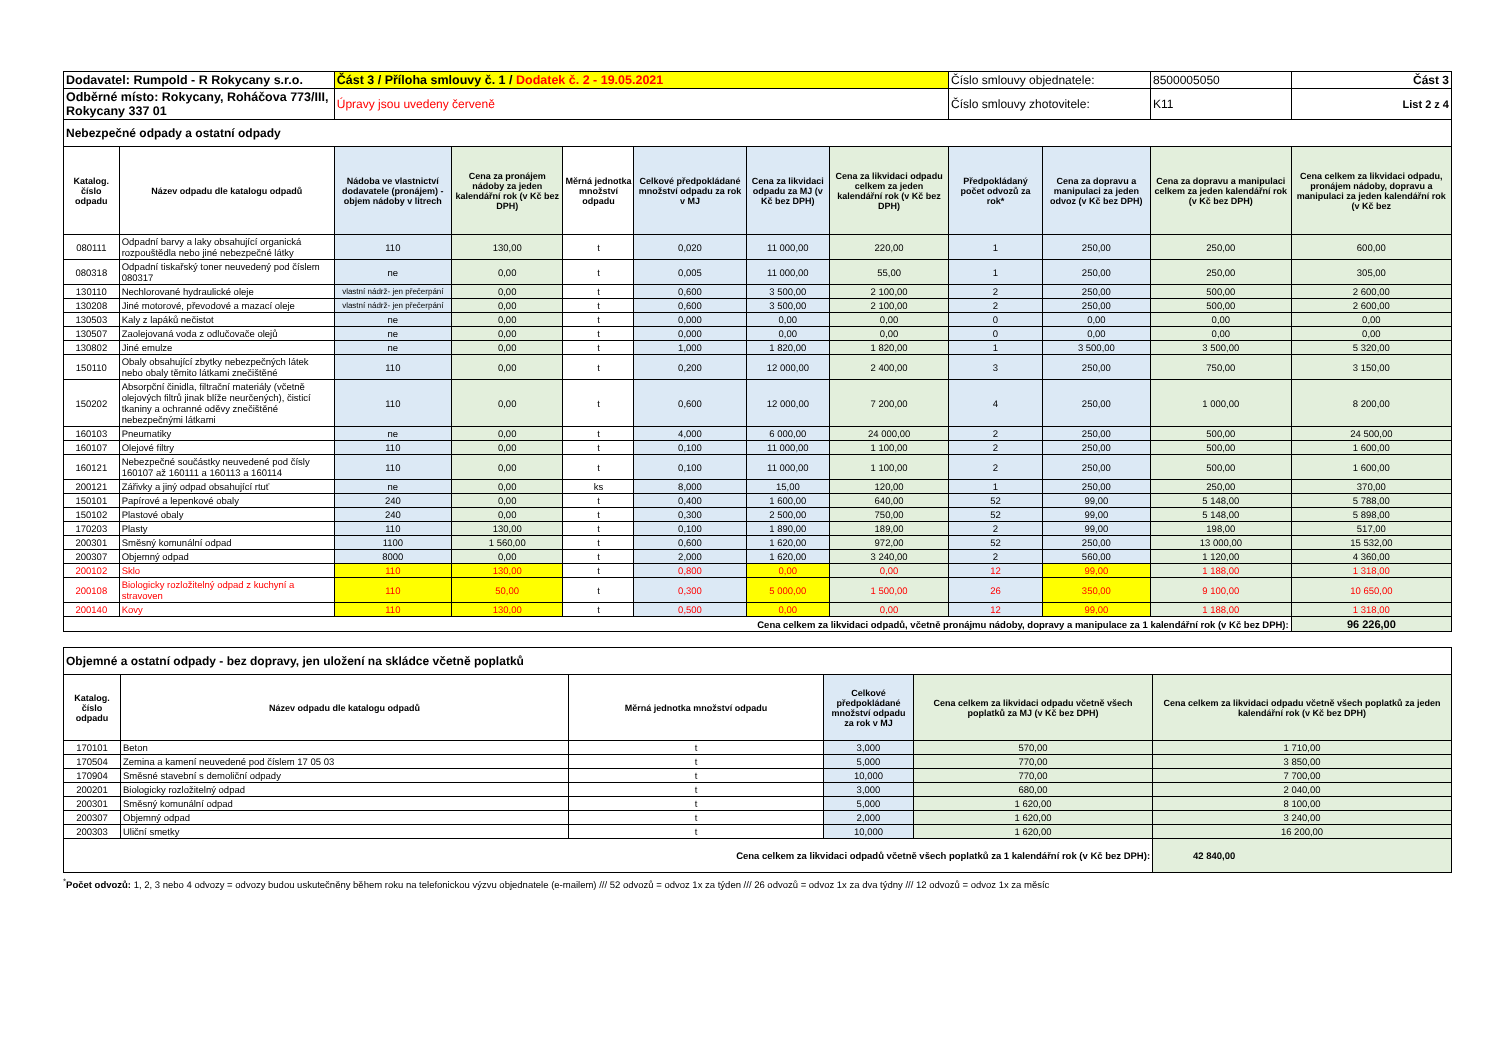| Dodavatel: Rumpold - R Rokycany s.r.o. | | Část 3 / Příloha smlouvy č. 1 / Dodatek č. 2 - 19.05.2021 | | | | | | Číslo smlouvy objednatele: | | 8500005050 | Část 3 |
| Odběrné místo: Rokycany, Roháčova 773/III, Rokycany 337 01 | | Úpravy jsou uvedeny červeně | | | | | | Číslo smlouvy zhotovitele: | | K11 | List 2 z 4 |
| Nebezpečné odpady a ostatní odpady | | | | | | | | | | | |
| Katalog. číslo odpadu | Název odpadu dle katalogu odpadů | Nádoba ve vlastnictví dodavatele (pronájem) - objem nádoby v litrech | Cena za pronájem nádoby za jeden kalendářní rok (v Kč bez DPH) | Měrná jednotka množství odpadu | Celkové předpokládané množství odpadu za rok v MJ | Cena za likvidaci odpadu za MJ (v Kč bez DPH) | Cena za likvidaci odpadu celkem za jeden kalendářní rok (v Kč bez DPH) | Předpokládaný počet odvozů za rok* | Cena za dopravu a manipulaci za jeden odvoz (v Kč bez DPH) | Cena za dopravu a manipulaci celkem za jeden kalendářní rok (v Kč bez DPH) | Cena celkem za likvidaci odpadu, pronájem nádoby, dopravu a manipulaci za jeden kalendářní rok (v Kč bez |
| 080111 | Odpadní barvy a laky obsahující organická rozpouštědla nebo jiné nebezpečné látky | 110 | 130,00 | t | 0,020 | 11 000,00 | 220,00 | 1 | 250,00 | 250,00 | 600,00 |
| 080318 | Odpadní tiskařský toner neuvedený pod číslem 080317 | ne | 0,00 | t | 0,005 | 11 000,00 | 55,00 | 1 | 250,00 | 250,00 | 305,00 |
| 130110 | Nechlorované hydraulické oleje | vlastní nádrž- jen přečerpání | 0,00 | t | 0,600 | 3 500,00 | 2 100,00 | 2 | 250,00 | 500,00 | 2 600,00 |
| 130208 | Jiné motorové, převodové a mazací oleje | vlastní nádrž- jen přečerpání | 0,00 | t | 0,600 | 3 500,00 | 2 100,00 | 2 | 250,00 | 500,00 | 2 600,00 |
| 130503 | Kaly z lapáků nečistot | ne | 0,00 | t | 0,000 | 0,00 | 0,00 | 0 | 0,00 | 0,00 | 0,00 |
| 130507 | Zaolejovaná voda z odlučovače olejů | ne | 0,00 | t | 0,000 | 0,00 | 0,00 | 0 | 0,00 | 0,00 | 0,00 |
| 130802 | Jiné emulze | ne | 0,00 | t | 1,000 | 1 820,00 | 1 820,00 | 1 | 3 500,00 | 3 500,00 | 5 320,00 |
| 150110 | Obaly obsahující zbytky nebezpečných látek nebo obaly těmito látkami znečištěné | 110 | 0,00 | t | 0,200 | 12 000,00 | 2 400,00 | 3 | 250,00 | 750,00 | 3 150,00 |
| 150202 | Absorpční činidla, filtrační materiály (včetně olejových filtrů jinak blíže neurčených), čisticí tkaniny a ochranné oděvy znečištěné nebezpečnými látkami | 110 | 0,00 | t | 0,600 | 12 000,00 | 7 200,00 | 4 | 250,00 | 1 000,00 | 8 200,00 |
| 160103 | Pneumatiky | ne | 0,00 | t | 4,000 | 6 000,00 | 24 000,00 | 2 | 250,00 | 500,00 | 24 500,00 |
| 160107 | Olejové filtry | 110 | 0,00 | t | 0,100 | 11 000,00 | 1 100,00 | 2 | 250,00 | 500,00 | 1 600,00 |
| 160121 | Nebezpečné součástky neuvedené pod čísly 160107 až 160111 a 160113 a 160114 | 110 | 0,00 | t | 0,100 | 11 000,00 | 1 100,00 | 2 | 250,00 | 500,00 | 1 600,00 |
| 200121 | Zářivky a jiný odpad obsahující rtuť | ne | 0,00 | ks | 8,000 | 15,00 | 120,00 | 1 | 250,00 | 250,00 | 370,00 |
| 150101 | Papírové a lepenkové obaly | 240 | 0,00 | t | 0,400 | 1 600,00 | 640,00 | 52 | 99,00 | 5 148,00 | 5 788,00 |
| 150102 | Plastové obaly | 240 | 0,00 | t | 0,300 | 2 500,00 | 750,00 | 52 | 99,00 | 5 148,00 | 5 898,00 |
| 170203 | Plasty | 110 | 130,00 | t | 0,100 | 1 890,00 | 189,00 | 2 | 99,00 | 198,00 | 517,00 |
| 200301 | Směsný komunální odpad | 1100 | 1 560,00 | t | 0,600 | 1 620,00 | 972,00 | 52 | 250,00 | 13 000,00 | 15 532,00 |
| 200307 | Objemný odpad | 8000 | 0,00 | t | 2,000 | 1 620,00 | 3 240,00 | 2 | 560,00 | 1 120,00 | 4 360,00 |
| 200102 | Sklo | 110 | 130,00 | t | 0,800 | 0,00 | 0,00 | 12 | 99,00 | 1 188,00 | 1 318,00 |
| 200108 | Biologicky rozložitelný odpad z kuchyní a stravoven | 110 | 50,00 | t | 0,300 | 5 000,00 | 1 500,00 | 26 | 350,00 | 9 100,00 | 10 650,00 |
| 200140 | Kovy | 110 | 130,00 | t | 0,500 | 0,00 | 0,00 | 12 | 99,00 | 1 188,00 | 1 318,00 |
| Cena celkem za likvidaci odpadů, včetně pronájmu nádoby, dopravy a manipulace za 1 kalendářní rok (v Kč bez DPH): | | | | | | | | | | | 96 226,00 |
| Objemné a ostatní odpady - bez dopravy, jen uložení na skládce včetně poplatků | | | | | |
| Katalog. číslo odpadu | Název odpadu dle katalogu odpadů | Měrná jednotka množství odpadu | Celkové předpokládané množství odpadu za rok v MJ | Cena celkem za likvidaci odpadu včetně všech poplatků za MJ (v Kč bez DPH) | Cena celkem za likvidaci odpadu včetně všech poplatků za jeden kalendářní rok (v Kč bez DPH) |
| 170101 | Beton | t | 3,000 | 570,00 | 1 710,00 |
| 170504 | Zemina a kamení neuvedené pod číslem 17 05 03 | t | 5,000 | 770,00 | 3 850,00 |
| 170904 | Směsné stavební s demoliční odpady | t | 10,000 | 770,00 | 7 700,00 |
| 200201 | Biologicky rozložitelný odpad | t | 3,000 | 680,00 | 2 040,00 |
| 200301 | Směsný komunální odpad | t | 5,000 | 1 620,00 | 8 100,00 |
| 200307 | Objemný odpad | t | 2,000 | 1 620,00 | 3 240,00 |
| 200303 | Uliční smetky | t | 10,000 | 1 620,00 | 16 200,00 |
| Cena celkem za likvidaci odpadů včetně všech poplatků za 1 kalendářní rok (v Kč bez DPH): | | | | | 42 840,00 |
<sup>*</sup> Počet odvozů: 1, 2, 3 nebo 4 odvozy = odvozy budou uskutečněny během roku na telefonickou výzvu objednatele (e-mailem) /// 52 odvozů = odvoz 1x za týden /// 26 odvozů = odvoz 1x za dva týdny /// 12 odvozů = odvoz 1x za měsíc